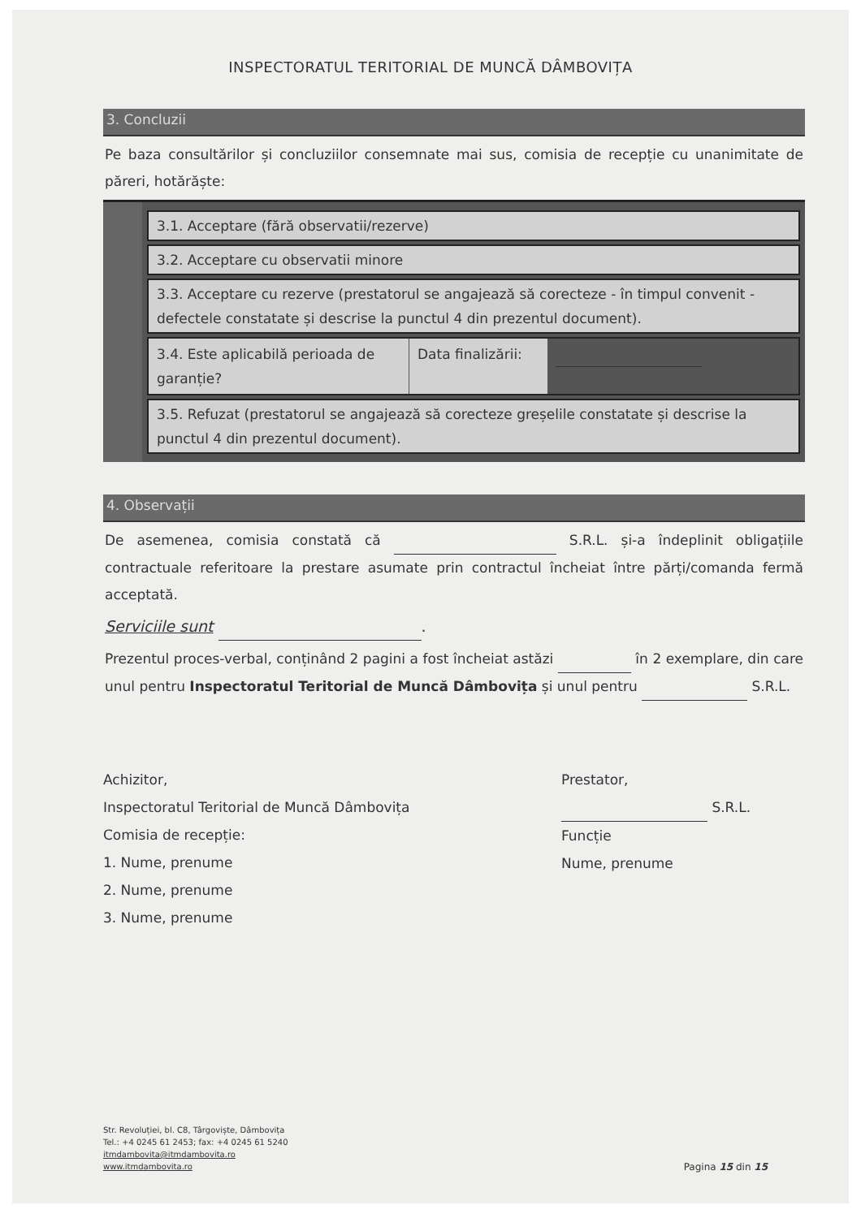INSPECTORATUL TERITORIAL DE MUNCĂ DÂMBOVIȚA
3. Concluzii
Pe baza consultărilor și concluziilor consemnate mai sus, comisia de recepție cu unanimitate de păreri, hotărăște:
3.1. Acceptare (fără observatii/rezerve)
3.2. Acceptare cu observatii minore
3.3. Acceptare cu rezerve (prestatorul se angajează să corecteze - în timpul convenit - defectele constatate și descrise la punctul 4 din prezentul document).
3.4. Este aplicabilă perioada de garanție?
Data finalizării:
3.5. Refuzat (prestatorul se angajează să corecteze greșelile constatate și descrise la punctul 4 din prezentul document).
4. Observații
De asemenea, comisia constată că S.R.L. și-a îndeplinit obligațiile contractuale referitoare la prestare asumate prin contractul încheiat între părți/comanda fermă acceptată.
Serviciile sunt .
Prezentul proces-verbal, conținând 2 pagini a fost încheiat astăzi în 2 exemplare, din care unul pentru Inspectoratul Teritorial de Muncă Dâmbovița și unul pentru S.R.L.
Achizitor,
Inspectoratul Teritorial de Muncă Dâmbovița
Comisia de recepție:
1. Nume, prenume
2. Nume, prenume
3. Nume, prenume
Prestator,
S.R.L.
Funcție
Nume, prenume
Str. Revoluției, bl. C8, Târgoviște, Dâmbovița
Tel.: +4 0245 61 2453; fax: +4 0245 61 5240
itmdambovita@itmdambovita.ro
www.itmdambovita.ro
Pagina 15 din 15